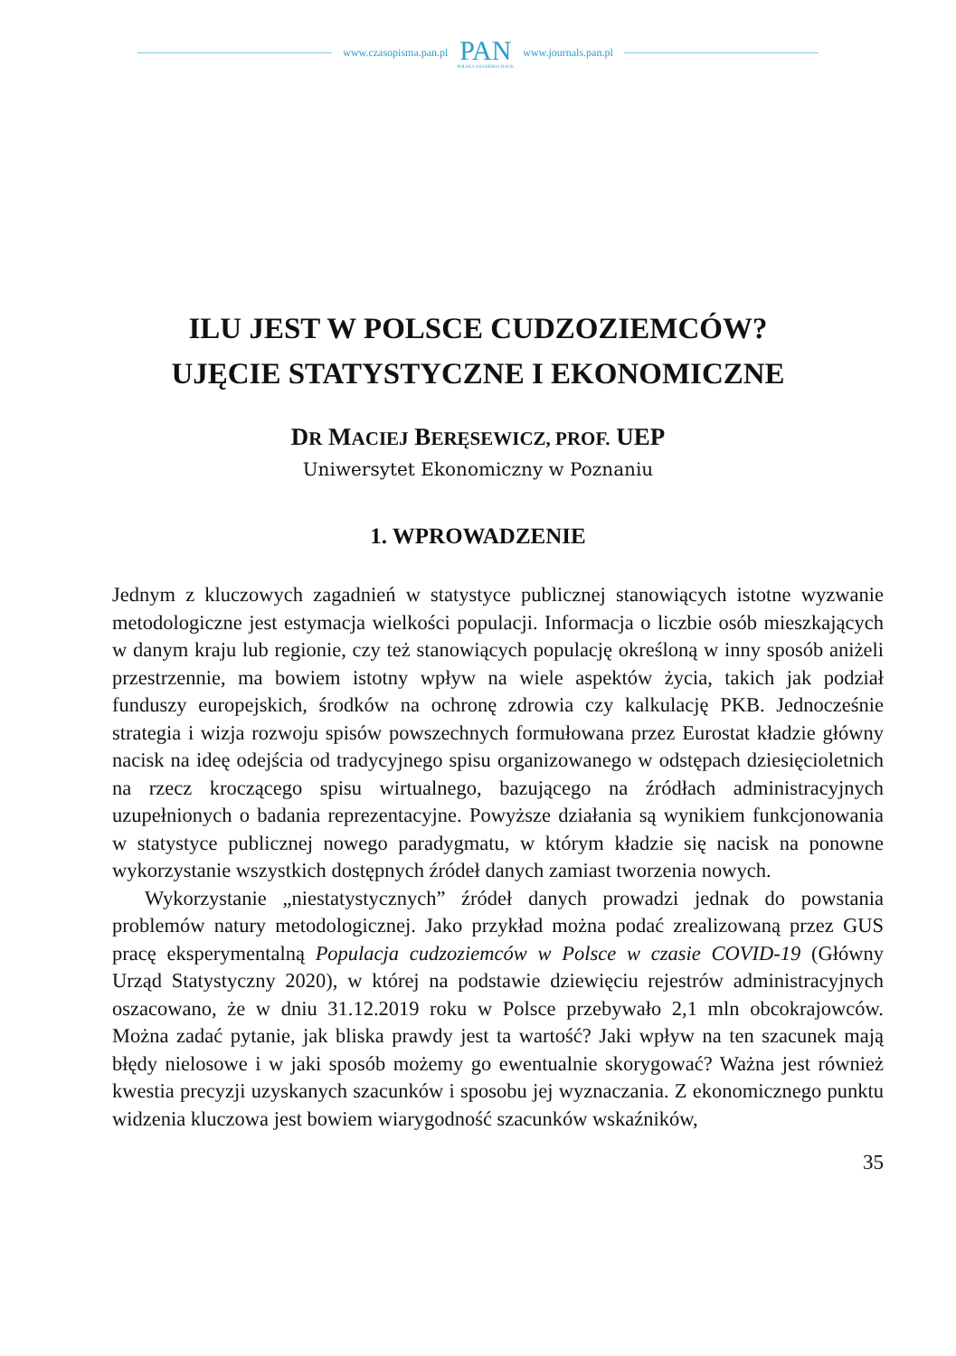www.czasopisma.pan.pl
PAN
POLSKA AKADEMIA NAUK
www.journals.pan.pl
ILU JEST W POLSCE CUDZOZIEMCÓW?
UJĘCIE STATYSTYCZNE I EKONOMICZNE
DR MACIEJ BERĘSEWICZ, PROF. UEP
Uniwersytet Ekonomiczny w Poznaniu
1. WPROWADZENIE
Jednym z kluczowych zagadnień w statystyce publicznej stanowiących istotne wyzwanie metodologiczne jest estymacja wielkości populacji. Informacja o liczbie osób mieszkających w danym kraju lub regionie, czy też stanowiących populację określoną w inny sposób aniżeli przestrzennie, ma bowiem istotny wpływ na wiele aspektów życia, takich jak podział funduszy europejskich, środków na ochronę zdrowia czy kalkulację PKB. Jednocześnie strategia i wizja rozwoju spisów powszechnych formułowana przez Eurostat kładzie główny nacisk na ideę odejścia od tradycyjnego spisu organizowanego w odstępach dziesięcioletnich na rzecz kroczącego spisu wirtualnego, bazującego na źródłach administracyjnych uzupełnionych o badania reprezentacyjne. Powyższe działania są wynikiem funkcjonowania w statystyce publicznej nowego paradygmatu, w którym kładzie się nacisk na ponowne wykorzystanie wszystkich dostępnych źródeł danych zamiast tworzenia nowych.
Wykorzystanie „niestatystycznych” źródeł danych prowadzi jednak do powstania problemów natury metodologicznej. Jako przykład można podać zrealizowaną przez GUS pracę eksperymentalną Populacja cudzoziemców w Polsce w czasie COVID-19 (Główny Urząd Statystyczny 2020), w której na podstawie dziewięciu rejestrów administracyjnych oszacowano, że w dniu 31.12.2019 roku w Polsce przebywało 2,1 mln obcokrajowców. Można zadać pytanie, jak bliska prawdy jest ta wartość? Jaki wpływ na ten szacunek mają błędy nielosowe i w jaki sposób możemy go ewentualnie skorygować? Ważna jest również kwestia precyzji uzyskanych szacunków i sposobu jej wyznaczania. Z ekonomicznego punktu widzenia kluczowa jest bowiem wiarygodność szacunków wskaźników,
35